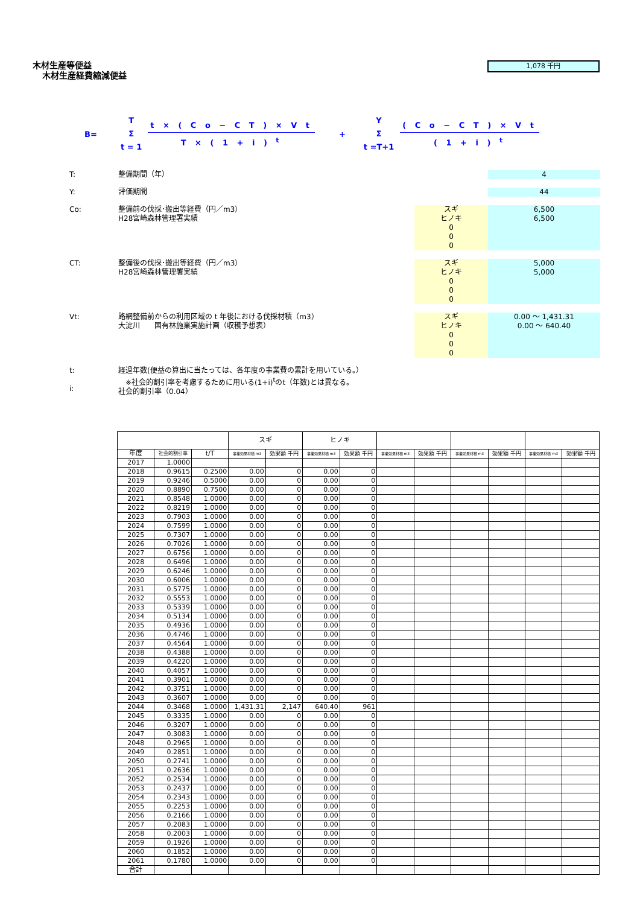木材生産等便益
木材生産経費縮減便益
1,078 千円
B=
T
Σ
t = 1
t × ( C o − C T ) × V t
T × ( 1 + i ) <sup>t</sup>
+
Y
Σ
t =T+1
( C o − C T ) × V t
( 1 + i ) <sup>t</sup>
T: 整備期間（年） 4
Y: 評価期間 44
Co: 整備前の伐採･搬出等経費（円／m3）
H28宮崎森林管理署実績
スギ
ヒノキ
0
0
0
6,500
6,500
CT: 整備後の伐採･搬出等経費（円／m3）
H28宮崎森林管理署実績
スギ
ヒノキ
0
0
0
5,000
5,000
Vt: 路網整備前からの利用区域の t 年後における伐採材積（m3）
大淀川　　国有林施業実施計画（収穫予想表）
スギ
ヒノキ
0
0
0
0.00 ～ 1,431.31
0.00 ～ 640.40
t:
i:
経過年数(便益の算出に当たっては、各年度の事業費の累計を用いている。）
　※社会的割引率を考慮するために用いる(1+i)<sup>t</sup>のt（年数)とは異なる。
社会的割引率（0.04）
| | | | スギ | | ヒノキ | | | | | | | |
| --- | --- | --- | --- | --- | --- | --- | --- | --- | --- | --- | --- | --- |
| 年度 | 社会的割引率 | t/T | 事業効果材積 m3 | 効果額 千円 | 事業効果材積 m3 | 効果額 千円 | 事業効果材積 m3 | 効果額 千円 | 事業効果材積 m3 | 効果額 千円 | 事業効果材積 m3 | 効果額 千円 |
| 2017 | 1.0000 | | | | | | | | | | | |
| 2018 | 0.9615 | 0.2500 | 0.00 | 0 | 0.00 | 0 | | | | | | |
| 2019 | 0.9246 | 0.5000 | 0.00 | 0 | 0.00 | 0 | | | | | | |
| 2020 | 0.8890 | 0.7500 | 0.00 | 0 | 0.00 | 0 | | | | | | |
| 2021 | 0.8548 | 1.0000 | 0.00 | 0 | 0.00 | 0 | | | | | | |
| 2022 | 0.8219 | 1.0000 | 0.00 | 0 | 0.00 | 0 | | | | | | |
| 2023 | 0.7903 | 1.0000 | 0.00 | 0 | 0.00 | 0 | | | | | | |
| 2024 | 0.7599 | 1.0000 | 0.00 | 0 | 0.00 | 0 | | | | | | |
| 2025 | 0.7307 | 1.0000 | 0.00 | 0 | 0.00 | 0 | | | | | | |
| 2026 | 0.7026 | 1.0000 | 0.00 | 0 | 0.00 | 0 | | | | | | |
| 2027 | 0.6756 | 1.0000 | 0.00 | 0 | 0.00 | 0 | | | | | | |
| 2028 | 0.6496 | 1.0000 | 0.00 | 0 | 0.00 | 0 | | | | | | |
| 2029 | 0.6246 | 1.0000 | 0.00 | 0 | 0.00 | 0 | | | | | | |
| 2030 | 0.6006 | 1.0000 | 0.00 | 0 | 0.00 | 0 | | | | | | |
| 2031 | 0.5775 | 1.0000 | 0.00 | 0 | 0.00 | 0 | | | | | | |
| 2032 | 0.5553 | 1.0000 | 0.00 | 0 | 0.00 | 0 | | | | | | |
| 2033 | 0.5339 | 1.0000 | 0.00 | 0 | 0.00 | 0 | | | | | | |
| 2034 | 0.5134 | 1.0000 | 0.00 | 0 | 0.00 | 0 | | | | | | |
| 2035 | 0.4936 | 1.0000 | 0.00 | 0 | 0.00 | 0 | | | | | | |
| 2036 | 0.4746 | 1.0000 | 0.00 | 0 | 0.00 | 0 | | | | | | |
| 2037 | 0.4564 | 1.0000 | 0.00 | 0 | 0.00 | 0 | | | | | | |
| 2038 | 0.4388 | 1.0000 | 0.00 | 0 | 0.00 | 0 | | | | | | |
| 2039 | 0.4220 | 1.0000 | 0.00 | 0 | 0.00 | 0 | | | | | | |
| 2040 | 0.4057 | 1.0000 | 0.00 | 0 | 0.00 | 0 | | | | | | |
| 2041 | 0.3901 | 1.0000 | 0.00 | 0 | 0.00 | 0 | | | | | | |
| 2042 | 0.3751 | 1.0000 | 0.00 | 0 | 0.00 | 0 | | | | | | |
| 2043 | 0.3607 | 1.0000 | 0.00 | 0 | 0.00 | 0 | | | | | | |
| 2044 | 0.3468 | 1.0000 | 1,431.31 | 2,147 | 640.40 | 961 | | | | | | |
| 2045 | 0.3335 | 1.0000 | 0.00 | 0 | 0.00 | 0 | | | | | | |
| 2046 | 0.3207 | 1.0000 | 0.00 | 0 | 0.00 | 0 | | | | | | |
| 2047 | 0.3083 | 1.0000 | 0.00 | 0 | 0.00 | 0 | | | | | | |
| 2048 | 0.2965 | 1.0000 | 0.00 | 0 | 0.00 | 0 | | | | | | |
| 2049 | 0.2851 | 1.0000 | 0.00 | 0 | 0.00 | 0 | | | | | | |
| 2050 | 0.2741 | 1.0000 | 0.00 | 0 | 0.00 | 0 | | | | | | |
| 2051 | 0.2636 | 1.0000 | 0.00 | 0 | 0.00 | 0 | | | | | | |
| 2052 | 0.2534 | 1.0000 | 0.00 | 0 | 0.00 | 0 | | | | | | |
| 2053 | 0.2437 | 1.0000 | 0.00 | 0 | 0.00 | 0 | | | | | | |
| 2054 | 0.2343 | 1.0000 | 0.00 | 0 | 0.00 | 0 | | | | | | |
| 2055 | 0.2253 | 1.0000 | 0.00 | 0 | 0.00 | 0 | | | | | | |
| 2056 | 0.2166 | 1.0000 | 0.00 | 0 | 0.00 | 0 | | | | | | |
| 2057 | 0.2083 | 1.0000 | 0.00 | 0 | 0.00 | 0 | | | | | | |
| 2058 | 0.2003 | 1.0000 | 0.00 | 0 | 0.00 | 0 | | | | | | |
| 2059 | 0.1926 | 1.0000 | 0.00 | 0 | 0.00 | 0 | | | | | | |
| 2060 | 0.1852 | 1.0000 | 0.00 | 0 | 0.00 | 0 | | | | | | |
| 2061 | 0.1780 | 1.0000 | 0.00 | 0 | 0.00 | 0 | | | | | | |
| 合計 | | | | | | | | | | | | |